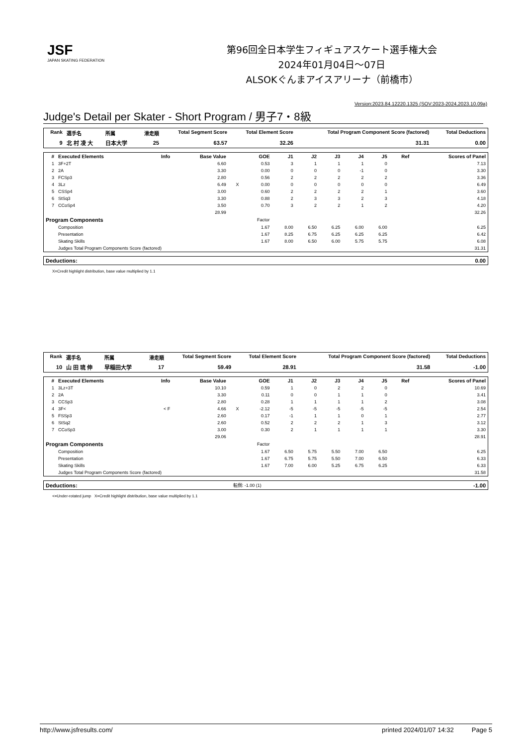JSF
JAPAN SKATING FEDERATION
第96回全日本学生フィギュアスケート選手権大会
2024年01月04日～07日
ALSOKぐんまアイスアリーナ（前橋市）
Version:2023.84.12220.1325 (SOV:2023-2024,2023.10.09a)
Judge's Detail per Skater - Short Program / 男子7・8級
| Rank | 選手名 | 所属 | 滑走順 | Total Segment Score | Total Element Score | Total Program Component Score (factored) | Total Deductions |
| --- | --- | --- | --- | --- | --- | --- | --- |
| 9 | 北 村 凌 大 | 日本大学 | 25 | 63.57 | 32.26 | 31.31 | 0.00 |
| # | Executed Elements | Info | Base Value | | GOE | J1 | J2 | J3 | J4 | J5 | Ref | Scores of Panel |
| --- | --- | --- | --- | --- | --- | --- | --- | --- | --- | --- | --- | --- |
| 1 | 3F+2T | | 6.60 | | 0.53 | 3 | 1 | 1 | 1 | 0 | | 7.13 |
| 2 | 2A | | 3.30 | | 0.00 | 0 | 0 | 0 | -1 | 0 | | 3.30 |
| 3 | FCSp3 | | 2.80 | | 0.56 | 2 | 2 | 2 | 2 | 2 | | 3.36 |
| 4 | 3Lz | | 6.49 | X | 0.00 | 0 | 0 | 0 | 0 | 0 | | 6.49 |
| 5 | CSSp4 | | 3.00 | | 0.60 | 2 | 2 | 2 | 2 | 1 | | 3.60 |
| 6 | StSq3 | | 3.30 | | 0.88 | 2 | 3 | 3 | 2 | 3 | | 4.18 |
| 7 | CCoSp4 | | 3.50 | | 0.70 | 3 | 2 | 2 | 1 | 2 | | 4.20 |
| | | | 28.99 | | | | | | | | | 32.26 |
| Program Components | | | | | Factor | | | | | | | |
| | Composition | | | | 1.67 | 8.00 | 6.50 | 6.25 | 6.00 | 6.00 | | 6.25 |
| | Presentation | | | | 1.67 | 8.25 | 6.75 | 6.25 | 6.25 | 6.25 | | 6.42 |
| | Skating Skills | | | | 1.67 | 8.00 | 6.50 | 6.00 | 5.75 | 5.75 | | 6.08 |
| | Judges Total Program Components Score (factored) | | | | | | | | | | | 31.31 |
| Deductions: | 0.00 |
X=Credit highlight distribution, base value multiplied by 1.1
| Rank | 選手名 | 所属 | 滑走順 | Total Segment Score | Total Element Score | Total Program Component Score (factored) | Total Deductions |
| --- | --- | --- | --- | --- | --- | --- | --- |
| 10 | 山 田 琉 伸 | 早稲田大学 | 17 | 59.49 | 28.91 | 31.58 | -1.00 |
| # | Executed Elements | Info | Base Value | | GOE | J1 | J2 | J3 | J4 | J5 | Ref | Scores of Panel |
| --- | --- | --- | --- | --- | --- | --- | --- | --- | --- | --- | --- | --- |
| 1 | 3Lz+3T | | 10.10 | | 0.59 | 1 | 0 | 2 | 2 | 0 | | 10.69 |
| 2 | 2A | | 3.30 | | 0.11 | 0 | 0 | 1 | 1 | 0 | | 3.41 |
| 3 | CCSp3 | | 2.80 | | 0.28 | 1 | 1 | 1 | 1 | 2 | | 3.08 |
| 4 | 3F< | < F | 4.66 | X | -2.12 | -5 | -5 | -5 | -5 | -5 | | 2.54 |
| 5 | FSSp3 | | 2.60 | | 0.17 | -1 | 1 | 1 | 0 | 1 | | 2.77 |
| 6 | StSq2 | | 2.60 | | 0.52 | 2 | 2 | 2 | 1 | 3 | | 3.12 |
| 7 | CCoSp3 | | 3.00 | | 0.30 | 2 | 1 | 1 | 1 | 1 | | 3.30 |
| | | | 29.06 | | | | | | | | | 28.91 |
| Program Components | | | | | Factor | | | | | | | |
| | Composition | | | | 1.67 | 6.50 | 5.75 | 5.50 | 7.00 | 6.50 | | 6.25 |
| | Presentation | | | | 1.67 | 6.75 | 5.75 | 5.50 | 7.00 | 6.50 | | 6.33 |
| | Skating Skills | | | | 1.67 | 7.00 | 6.00 | 5.25 | 6.75 | 6.25 | | 6.33 |
| | Judges Total Program Components Score (factored) | | | | | | | | | | | 31.58 |
| Deductions: | 転倒: -1.00 (1) | -1.00 |
<=Under-rotated jump X=Credit highlight distribution, base value multiplied by 1.1
http://www.jsfresults.com/ printed 2024/01/07 14:32 Page 5